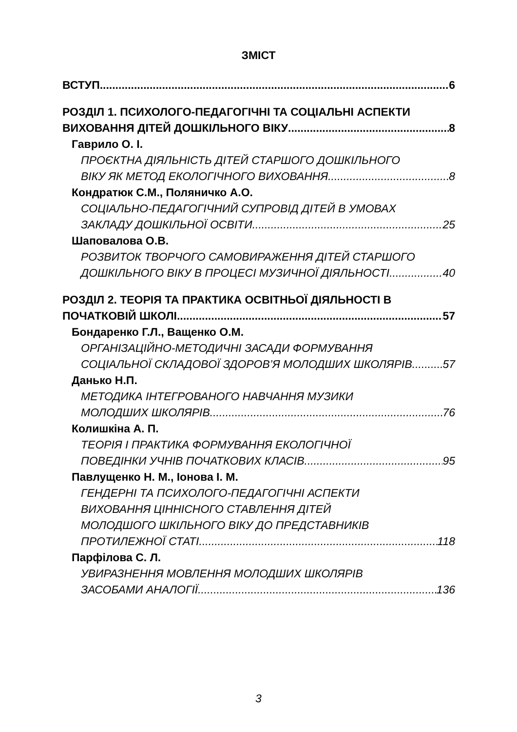ЗМІСТ
ВСТУП 6
РОЗДІЛ 1. ПСИХОЛОГО-ПЕДАГОГІЧНІ ТА СОЦІАЛЬНІ АСПЕКТИ
ВИХОВАННЯ ДІТЕЙ ДОШКІЛЬНОГО ВІКУ 8
Гаврило О. І.
ПРОЄКТНА ДІЯЛЬНІСТЬ ДІТЕЙ СТАРШОГО ДОШКІЛЬНОГО
ВІКУ ЯК МЕТОД ЕКОЛОГІЧНОГО ВИХОВАННЯ 8
Кондратюк С.М., Поляничко А.О.
СОЦІАЛЬНО-ПЕДАГОГІЧНИЙ СУПРОВІД ДІТЕЙ В УМОВАХ
ЗАКЛАДУ ДОШКІЛЬНОЇ ОСВІТИ 25
Шаповалова О.В.
РОЗВИТОК ТВОРЧОГО САМОВИРАЖЕННЯ ДІТЕЙ СТАРШОГО
ДОШКІЛЬНОГО ВІКУ В ПРОЦЕСІ МУЗИЧНОЇ ДІЯЛЬНОСТІ 40
РОЗДІЛ 2. ТЕОРІЯ ТА ПРАКТИКА ОСВІТНЬОЇ ДІЯЛЬНОСТІ В
ПОЧАТКОВІЙ ШКОЛІ 57
Бондаренко Г.Л., Ващенко О.М.
ОРГАНІЗАЦІЙНО-МЕТОДИЧНІ ЗАСАДИ ФОРМУВАННЯ
СОЦІАЛЬНОЇ СКЛАДОВОЇ ЗДОРОВ’Я МОЛОДШИХ ШКОЛЯРІВ 57
Данько Н.П.
МЕТОДИКА ІНТЕГРОВАНОГО НАВЧАННЯ МУЗИКИ
МОЛОДШИХ ШКОЛЯРІВ 76
Колишкіна А. П.
ТЕОРІЯ І ПРАКТИКА ФОРМУВАННЯ ЕКОЛОГІЧНОЇ
ПОВЕДІНКИ УЧНІВ ПОЧАТКОВИХ КЛАСІВ 95
Павлущенко Н. М., Іонова І. М.
ГЕНДЕРНІ ТА ПСИХОЛОГО-ПЕДАГОГІЧНІ АСПЕКТИ
ВИХОВАННЯ ЦІННІСНОГО СТАВЛЕННЯ ДІТЕЙ
МОЛОДШОГО ШКІЛЬНОГО ВІКУ ДО ПРЕДСТАВНИКІВ
ПРОТИЛЕЖНОЇ СТАТІ 118
Парфілова С. Л.
УВИРАЗНЕННЯ МОВЛЕННЯ МОЛОДШИХ ШКОЛЯРІВ
ЗАСОБАМИ АНАЛОГІЇ 136
3